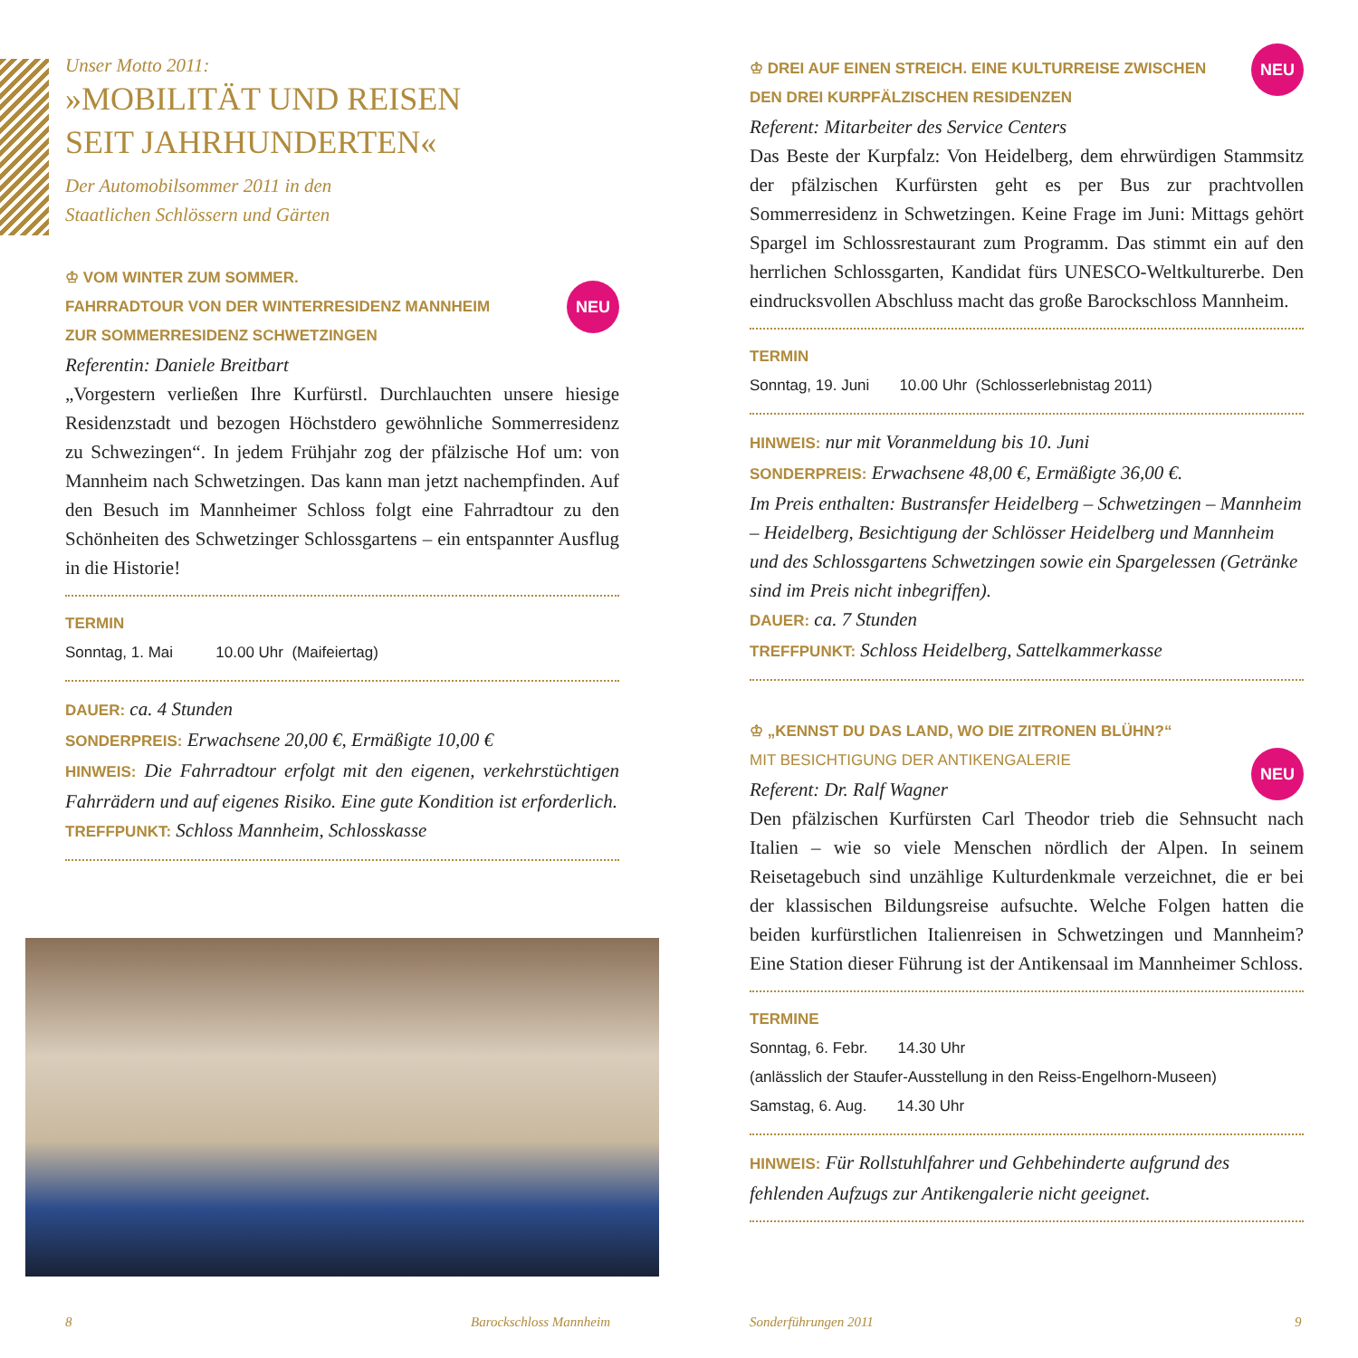Unser Motto 2011:
»MOBILITÄT UND REISEN
SEIT JAHRHUNDERTEN«
Der Automobilsommer 2011 in den
Staatlichen Schlössern und Gärten
♔ VOM WINTER ZUM SOMMER.
FAHRRADTOUR VON DER WINTERRESIDENZ MANNHEIM
ZUR SOMMERRESIDENZ SCHWETZINGEN
NEU
Referentin: Daniele Breitbart
„Vorgestern verließen Ihre Kurfürstl. Durchlauchten unsere hiesige Residenzstadt und bezogen Höchstdero gewöhnliche Sommerresidenz zu Schwezingen“. In jedem Frühjahr zog der pfälzische Hof um: von Mannheim nach Schwetzingen. Das kann man jetzt nachempfinden. Auf den Besuch im Mannheimer Schloss folgt eine Fahrradtour zu den Schönheiten des Schwetzinger Schlossgartens – ein entspannter Ausflug in die Historie!
TERMIN
Sonntag, 1. Mai 10.00 Uhr (Maifeiertag)
DAUER: ca. 4 Stunden
SONDERPREIS: Erwachsene 20,00 €, Ermäßigte 10,00 €
HINWEIS: Die Fahrradtour erfolgt mit den eigenen, verkehrstüchtigen Fahrrädern und auf eigenes Risiko. Eine gute Kondition ist erforderlich.
TREFFPUNKT: Schloss Mannheim, Schlosskasse
♔ DREI AUF EINEN STREICH. EINE KULTURREISE ZWISCHEN
DEN DREI KURPFÄLZISCHEN RESIDENZEN
Referent: Mitarbeiter des Service Centers
Das Beste der Kurpfalz: Von Heidelberg, dem ehrwürdigen Stammsitz der pfälzischen Kurfürsten geht es per Bus zur prachtvollen Sommerresidenz in Schwetzingen. Keine Frage im Juni: Mittags gehört Spargel im Schlossrestaurant zum Programm. Das stimmt ein auf den herrlichen Schlossgarten, Kandidat fürs UNESCO-Weltkulturerbe. Den eindrucksvollen Abschluss macht das große Barockschloss Mannheim.
TERMIN
Sonntag, 19. Juni 10.00 Uhr (Schlosserlebnistag 2011)
HINWEIS: nur mit Voranmeldung bis 10. Juni
SONDERPREIS: Erwachsene 48,00 €, Ermäßigte 36,00 €.
Im Preis enthalten: Bustransfer Heidelberg – Schwetzingen – Mannheim – Heidelberg, Besichtigung der Schlösser Heidelberg und Mannheim und des Schlossgartens Schwetzingen sowie ein Spargelessen (Getränke sind im Preis nicht inbegriffen).
DAUER: ca. 7 Stunden
TREFFPUNKT: Schloss Heidelberg, Sattelkammerkasse
♔ „KENNST DU DAS LAND, WO DIE ZITRONEN BLÜHN?“
MIT BESICHTIGUNG DER ANTIKENGALERIE
Referent: Dr. Ralf Wagner
Den pfälzischen Kurfürsten Carl Theodor trieb die Sehnsucht nach Italien – wie so viele Menschen nördlich der Alpen. In seinem Reisetagebuch sind unzählige Kulturdenkmale verzeichnet, die er bei der klassischen Bildungsreise aufsuchte. Welche Folgen hatten die beiden kurfürstlichen Italienreisen in Schwetzingen und Mannheim? Eine Station dieser Führung ist der Antikensaal im Mannheimer Schloss.
TERMINE
Sonntag, 6. Febr. 14.30 Uhr
(anlässlich der Staufer-Ausstellung in den Reiss-Engelhorn-Museen)
Samstag, 6. Aug. 14.30 Uhr
HINWEIS: Für Rollstuhlfahrer und Gehbehinderte aufgrund des fehlenden Aufzugs zur Antikengalerie nicht geeignet.
NEU
NEU
8 Barockschloss Mannheim Sonderführungen 2011 9